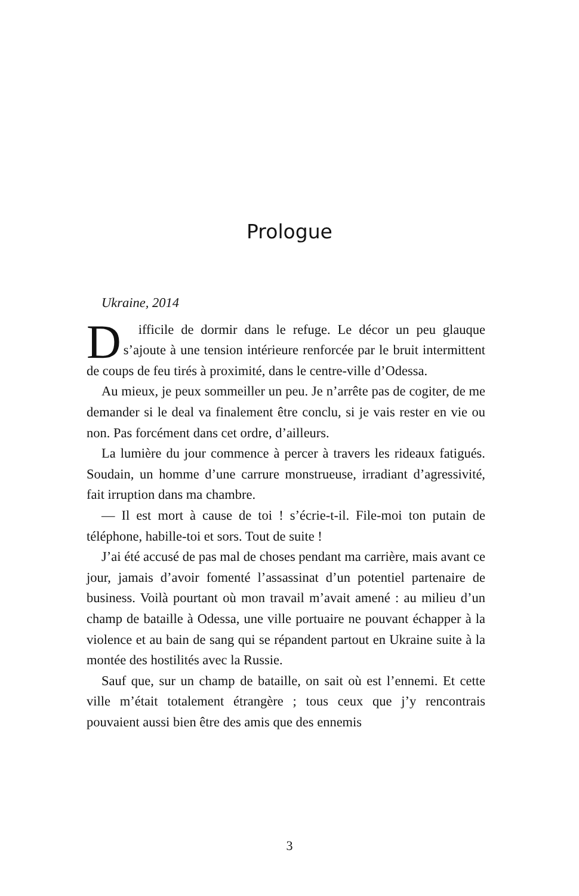Prologue
Ukraine, 2014
Difficile de dormir dans le refuge. Le décor un peu glauque s’ajoute à une tension intérieure renforcée par le bruit intermittent de coups de feu tirés à proximité, dans le centre-ville d’Odessa.
Au mieux, je peux sommeiller un peu. Je n’arrête pas de cogiter, de me demander si le deal va finalement être conclu, si je vais rester en vie ou non. Pas forcément dans cet ordre, d’ailleurs.
La lumière du jour commence à percer à travers les rideaux fatigués. Soudain, un homme d’une carrure monstrueuse, irradiant d’agressivité, fait irruption dans ma chambre.
— Il est mort à cause de toi ! s’écrie-t-il. File-moi ton putain de téléphone, habille-toi et sors. Tout de suite !
J’ai été accusé de pas mal de choses pendant ma carrière, mais avant ce jour, jamais d’avoir fomenté l’assassinat d’un potentiel partenaire de business. Voilà pourtant où mon travail m’avait amené : au milieu d’un champ de bataille à Odessa, une ville portuaire ne pouvant échapper à la violence et au bain de sang qui se répandent partout en Ukraine suite à la montée des hostilités avec la Russie.
Sauf que, sur un champ de bataille, on sait où est l’ennemi. Et cette ville m’était totalement étrangère ; tous ceux que j’y rencontrais pouvaient aussi bien être des amis que des ennemis
3